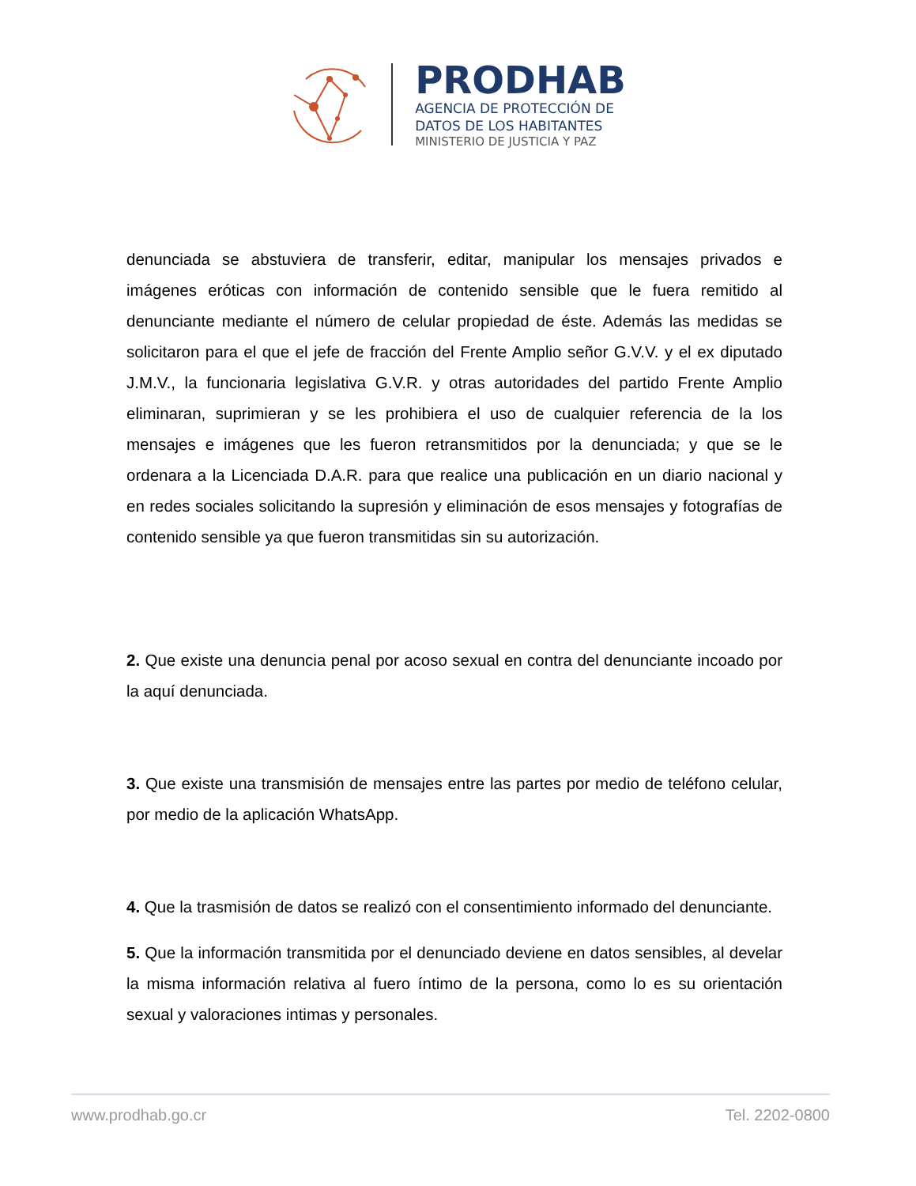PRODHAB
AGENCIA DE PROTECCIÓN DE
DATOS DE LOS HABITANTES
MINISTERIO DE JUSTICIA Y PAZ
denunciada se abstuviera de transferir, editar, manipular los mensajes privados e imágenes eróticas con información de contenido sensible que le fuera remitido al denunciante mediante el número de celular propiedad de éste. Además las medidas se solicitaron para el que el jefe de fracción del Frente Amplio señor G.V.V. y el ex diputado J.M.V., la funcionaria legislativa G.V.R. y otras autoridades del partido Frente Amplio eliminaran, suprimieran y se les prohibiera el uso de cualquier referencia de la los mensajes e imágenes que les fueron retransmitidos por la denunciada; y que se le ordenara a la Licenciada D.A.R. para que realice una publicación en un diario nacional y en redes sociales solicitando la supresión y eliminación de esos mensajes y fotografías de contenido sensible ya que fueron transmitidas sin su autorización.
2. Que existe una denuncia penal por acoso sexual en contra del denunciante incoado por la aquí denunciada.
3. Que existe una transmisión de mensajes entre las partes por medio de teléfono celular, por medio de la aplicación WhatsApp.
4. Que la trasmisión de datos se realizó con el consentimiento informado del denunciante.
5. Que la información transmitida por el denunciado deviene en datos sensibles, al develar la misma información relativa al fuero íntimo de la persona, como lo es su orientación sexual y valoraciones intimas y personales.
www.prodhab.go.cr Tel. 2202-0800